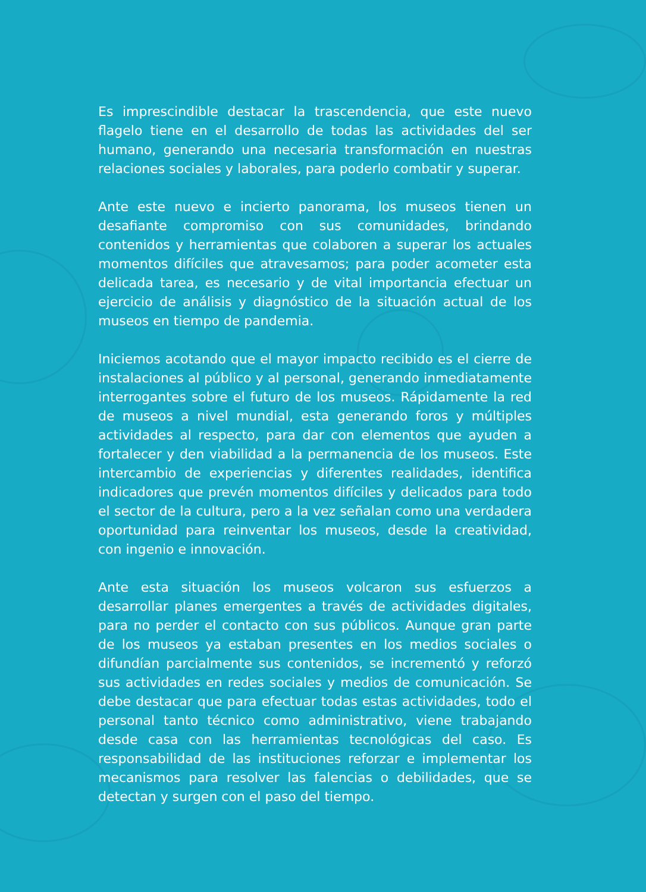Es imprescindible destacar la trascendencia, que este nuevo flagelo tiene en el desarrollo de todas las actividades del ser humano, generando una necesaria transformación en nuestras relaciones sociales y laborales, para poderlo combatir y superar.
Ante este nuevo e incierto panorama, los museos tienen un desafiante compromiso con sus comunidades, brindando contenidos y herramientas que colaboren a superar los actuales momentos difíciles que atravesamos; para poder acometer esta delicada tarea, es necesario y de vital importancia efectuar un ejercicio de análisis y diagnóstico de la situación actual de los museos en tiempo de pandemia.
Iniciemos acotando que el mayor impacto recibido es el cierre de instalaciones al público y al personal, generando inmediatamente interrogantes sobre el futuro de los museos. Rápidamente la red de museos a nivel mundial, esta generando foros y múltiples actividades al respecto, para dar con elementos que ayuden a fortalecer y den viabilidad a la permanencia de los museos. Este intercambio de experiencias y diferentes realidades, identifica indicadores que prevén momentos difíciles y delicados para todo el sector de la cultura, pero a la vez señalan como una verdadera oportunidad para reinventar los museos, desde la creatividad, con ingenio e innovación.
Ante esta situación los museos volcaron sus esfuerzos a desarrollar planes emergentes a través de actividades digitales, para no perder el contacto con sus públicos. Aunque gran parte de los museos ya estaban presentes en los medios sociales o difundían parcialmente sus contenidos, se incrementó y reforzó sus actividades en redes sociales y medios de comunicación. Se debe destacar que para efectuar todas estas actividades, todo el personal tanto técnico como administrativo, viene trabajando desde casa con las herramientas tecnológicas del caso. Es responsabilidad de las instituciones reforzar e implementar los mecanismos para resolver las falencias o debilidades, que se detectan y surgen con el paso del tiempo.